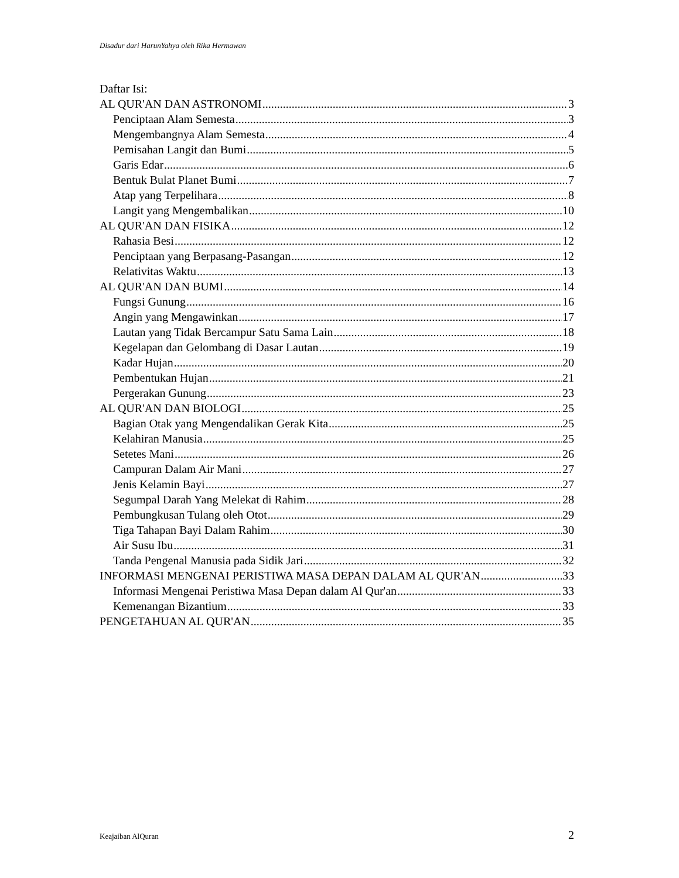Disadur dari HarunYahya oleh Rika Hermawan
Daftar Isi:
AL QUR'AN DAN ASTRONOMI 3
Penciptaan Alam Semesta 3
Mengembangnya Alam Semesta 4
Pemisahan Langit dan Bumi 5
Garis Edar 6
Bentuk Bulat Planet Bumi 7
Atap yang Terpelihara 8
Langit yang Mengembalikan 10
AL QUR'AN DAN FISIKA 12
Rahasia Besi 12
Penciptaan yang Berpasang-Pasangan 12
Relativitas Waktu 13
AL QUR'AN DAN BUMI 14
Fungsi Gunung 16
Angin yang Mengawinkan 17
Lautan yang Tidak Bercampur Satu Sama Lain 18
Kegelapan dan Gelombang di Dasar Lautan 19
Kadar Hujan 20
Pembentukan Hujan 21
Pergerakan Gunung 23
AL QUR'AN DAN BIOLOGI 25
Bagian Otak yang Mengendalikan Gerak Kita 25
Kelahiran Manusia 25
Setetes Mani 26
Campuran Dalam Air Mani 27
Jenis Kelamin Bayi 27
Segumpal Darah Yang Melekat di Rahim 28
Pembungkusan Tulang oleh Otot 29
Tiga Tahapan Bayi Dalam Rahim 30
Air Susu Ibu 31
Tanda Pengenal Manusia pada Sidik Jari 32
INFORMASI MENGENAI PERISTIWA MASA DEPAN DALAM AL QUR'AN 33
Informasi Mengenai Peristiwa Masa Depan dalam Al Qur'an 33
Kemenangan Bizantium 33
PENGETAHUAN AL QUR'AN 35
Keajaiban AlQuran 2